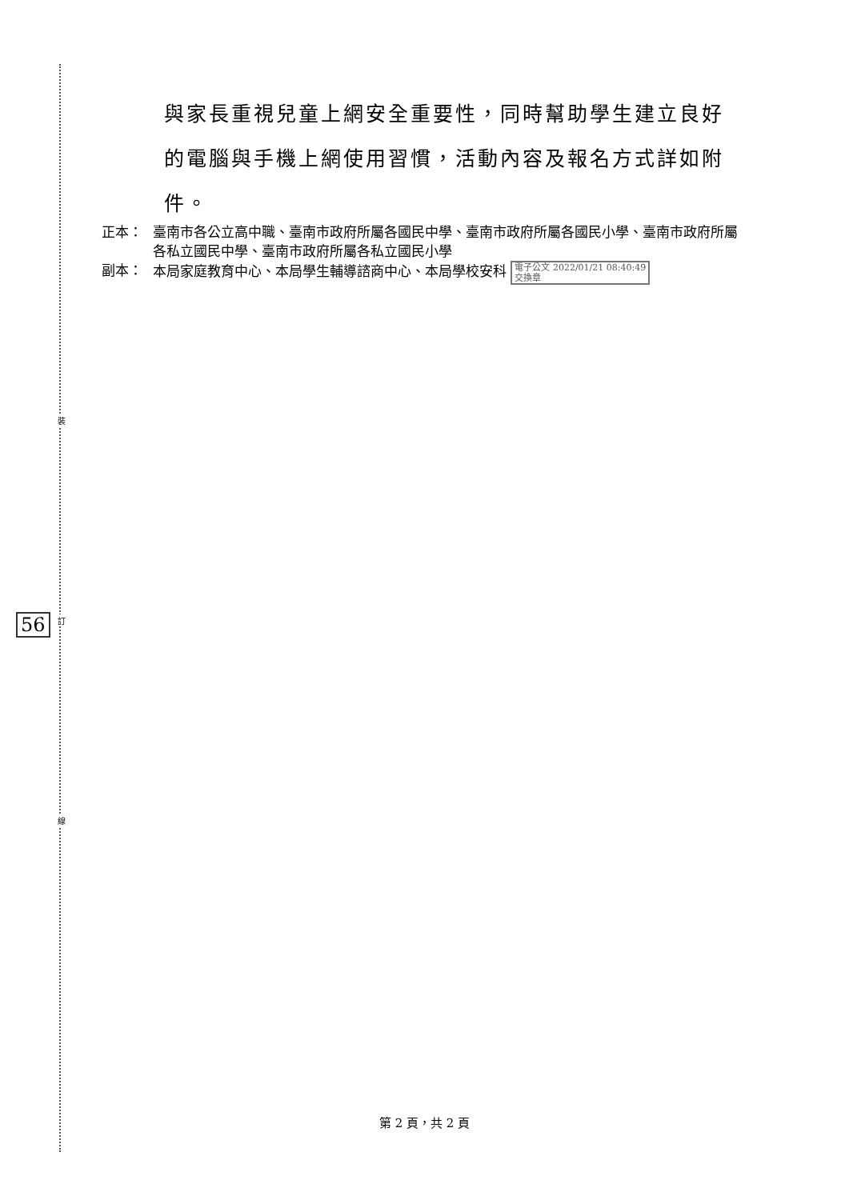裝
訂
線
56
與家長重視兒童上網安全重要性，同時幫助學生建立良好的電腦與手機上網使用習慣，活動內容及報名方式詳如附件。
正本： 臺南市各公立高中職、臺南市政府所屬各國民中學、臺南市政府所屬各國民小學、臺南市政府所屬各私立國民中學、臺南市政府所屬各私立國民小學
副本： 本局家庭教育中心、本局學生輔導諮商中心、本局學校安科 電子公文 2022/01/21 08:40:49
交換章
第 2 頁，共 2 頁